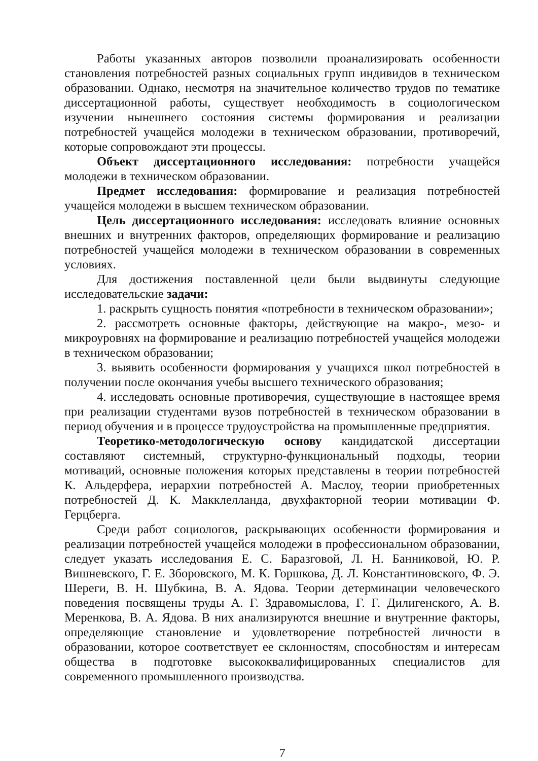Работы указанных авторов позволили проанализировать особенности становления потребностей разных социальных групп индивидов в техническом образовании. Однако, несмотря на значительное количество трудов по тематике диссертационной работы, существует необходимость в социологическом изучении нынешнего состояния системы формирования и реализации потребностей учащейся молодежи в техническом образовании, противоречий, которые сопровождают эти процессы.
Объект диссертационного исследования: потребности учащейся молодежи в техническом образовании.
Предмет исследования: формирование и реализация потребностей учащейся молодежи в высшем техническом образовании.
Цель диссертационного исследования: исследовать влияние основных внешних и внутренних факторов, определяющих формирование и реализацию потребностей учащейся молодежи в техническом образовании в современных условиях.
Для достижения поставленной цели были выдвинуты следующие исследовательские задачи:
1. раскрыть сущность понятия «потребности в техническом образовании»;
2. рассмотреть основные факторы, действующие на макро-, мезо- и микроуровнях на формирование и реализацию потребностей учащейся молодежи в техническом образовании;
3. выявить особенности формирования у учащихся школ потребностей в получении после окончания учебы высшего технического образования;
4. исследовать основные противоречия, существующие в настоящее время при реализации студентами вузов потребностей в техническом образовании в период обучения и в процессе трудоустройства на промышленные предприятия.
Теоретико-методологическую основу кандидатской диссертации составляют системный, структурно-функциональный подходы, теории мотиваций, основные положения которых представлены в теории потребностей К. Альдерфера, иерархии потребностей А. Маслоу, теории приобретенных потребностей Д. К. Макклелланда, двухфакторной теории мотивации Ф. Герцберга.
Среди работ социологов, раскрывающих особенности формирования и реализации потребностей учащейся молодежи в профессиональном образовании, следует указать исследования Е. С. Баразговой, Л. Н. Банниковой, Ю. Р. Вишневского, Г. Е. Зборовского, М. К. Горшкова, Д. Л. Константиновского, Ф. Э. Шереги, В. Н. Шубкина, В. А. Ядова. Теории детерминации человеческого поведения посвящены труды А. Г. Здравомыслова, Г. Г. Дилигенского, А. В. Меренкова, В. А. Ядова. В них анализируются внешние и внутренние факторы, определяющие становление и удовлетворение потребностей личности в образовании, которое соответствует ее склонностям, способностям и интересам общества в подготовке высококвалифицированных специалистов для современного промышленного производства.
7